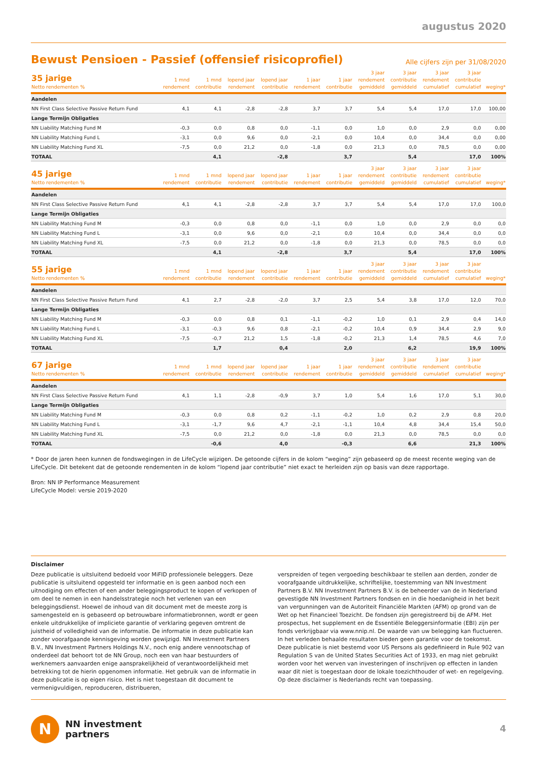augustus 2020
Bewust Pensioen - Passief (offensief risicoprofiel)
Alle cijfers zijn per 31/08/2020
| 35 jarige Netto rendementen % | 1 mnd rendement | 1 mnd contributie | lopend jaar rendement | lopend jaar contributie | 1 jaar rendement | 1 jaar contributie | 3 jaar rendement gemiddeld | 3 jaar contributie gemiddeld | 3 jaar rendement cumulatief | 3 jaar contributie cumulatief | weging* |
| --- | --- | --- | --- | --- | --- | --- | --- | --- | --- | --- | --- |
| Aandelen | | | | | | | | | | | |
| NN First Class Selective Passive Return Fund | 4,1 | 4,1 | -2,8 | -2,8 | 3,7 | 3,7 | 5,4 | 5,4 | 17,0 | 17,0 | 100,00 |
| Lange Termijn Obligaties | | | | | | | | | | | |
| NN Liability Matching Fund M | -0,3 | 0,0 | 0,8 | 0,0 | -1,1 | 0,0 | 1,0 | 0,0 | 2,9 | 0,0 | 0,00 |
| NN Liability Matching Fund L | -3,1 | 0,0 | 9,6 | 0,0 | -2,1 | 0,0 | 10,4 | 0,0 | 34,4 | 0,0 | 0,00 |
| NN Liability Matching Fund XL | -7,5 | 0,0 | 21,2 | 0,0 | -1,8 | 0,0 | 21,3 | 0,0 | 78,5 | 0,0 | 0,00 |
| TOTAAL | | 4,1 | | -2,8 | | 3,7 | | 5,4 | | 17,0 | 100% |
| 45 jarige Netto rendementen % | 1 mnd rendement | 1 mnd contributie | lopend jaar rendement | lopend jaar contributie | 1 jaar rendement | 1 jaar contributie | 3 jaar rendement gemiddeld | 3 jaar contributie gemiddeld | 3 jaar rendement cumulatief | 3 jaar contributie cumulatief | weging* |
| --- | --- | --- | --- | --- | --- | --- | --- | --- | --- | --- | --- |
| Aandelen | | | | | | | | | | | |
| NN First Class Selective Passive Return Fund | 4,1 | 4,1 | -2,8 | -2,8 | 3,7 | 3,7 | 5,4 | 5,4 | 17,0 | 17,0 | 100,0 |
| Lange Termijn Obligaties | | | | | | | | | | | |
| NN Liability Matching Fund M | -0,3 | 0,0 | 0,8 | 0,0 | -1,1 | 0,0 | 1,0 | 0,0 | 2,9 | 0,0 | 0,0 |
| NN Liability Matching Fund L | -3,1 | 0,0 | 9,6 | 0,0 | -2,1 | 0,0 | 10,4 | 0,0 | 34,4 | 0,0 | 0,0 |
| NN Liability Matching Fund XL | -7,5 | 0,0 | 21,2 | 0,0 | -1,8 | 0,0 | 21,3 | 0,0 | 78,5 | 0,0 | 0,0 |
| TOTAAL | | 4,1 | | -2,8 | | 3,7 | | 5,4 | | 17,0 | 100% |
| 55 jarige Netto rendementen % | 1 mnd rendement | 1 mnd contributie | lopend jaar rendement | lopend jaar contributie | 1 jaar rendement | 1 jaar contributie | 3 jaar rendement gemiddeld | 3 jaar contributie gemiddeld | 3 jaar rendement cumulatief | 3 jaar contributie cumulatief | weging* |
| --- | --- | --- | --- | --- | --- | --- | --- | --- | --- | --- | --- |
| Aandelen | | | | | | | | | | | |
| NN First Class Selective Passive Return Fund | 4,1 | 2,7 | -2,8 | -2,0 | 3,7 | 2,5 | 5,4 | 3,8 | 17,0 | 12,0 | 70,0 |
| Lange Termijn Obligaties | | | | | | | | | | | |
| NN Liability Matching Fund M | -0,3 | 0,0 | 0,8 | 0,1 | -1,1 | -0,2 | 1,0 | 0,1 | 2,9 | 0,4 | 14,0 |
| NN Liability Matching Fund L | -3,1 | -0,3 | 9,6 | 0,8 | -2,1 | -0,2 | 10,4 | 0,9 | 34,4 | 2,9 | 9,0 |
| NN Liability Matching Fund XL | -7,5 | -0,7 | 21,2 | 1,5 | -1,8 | -0,2 | 21,3 | 1,4 | 78,5 | 4,6 | 7,0 |
| TOTAAL | | 1,7 | | 0,4 | | 2,0 | | 6,2 | | 19,9 | 100% |
| 67 jarige Netto rendementen % | 1 mnd rendement | 1 mnd contributie | lopend jaar rendement | lopend jaar contributie | 1 jaar rendement | 1 jaar contributie | 3 jaar rendement gemiddeld | 3 jaar contributie gemiddeld | 3 jaar rendement cumulatief | 3 jaar contributie cumulatief | weging* |
| --- | --- | --- | --- | --- | --- | --- | --- | --- | --- | --- | --- |
| Aandelen | | | | | | | | | | | |
| NN First Class Selective Passive Return Fund | 4,1 | 1,1 | -2,8 | -0,9 | 3,7 | 1,0 | 5,4 | 1,6 | 17,0 | 5,1 | 30,0 |
| Lange Termijn Obligaties | | | | | | | | | | | |
| NN Liability Matching Fund M | -0,3 | 0,0 | 0,8 | 0,2 | -1,1 | -0,2 | 1,0 | 0,2 | 2,9 | 0,8 | 20,0 |
| NN Liability Matching Fund L | -3,1 | -1,7 | 9,6 | 4,7 | -2,1 | -1,1 | 10,4 | 4,8 | 34,4 | 15,4 | 50,0 |
| NN Liability Matching Fund XL | -7,5 | 0,0 | 21,2 | 0,0 | -1,8 | 0,0 | 21,3 | 0,0 | 78,5 | 0,0 | 0,0 |
| TOTAAL | | -0,6 | | 4,0 | | -0,3 | | 6,6 | | 21,3 | 100% |
* Door de jaren heen kunnen de fondswegingen in de LifeCycle wijzigen. De getoonde cijfers in de kolom “weging” zijn gebaseerd op de meest recente weging van de LifeCycle. Dit betekent dat de getoonde rendementen in de kolom “lopend jaar contributie” niet exact te herleiden zijn op basis van deze rapportage.
Bron: NN IP Performance Measurement
LifeCycle Model: versie 2019-2020
Disclaimer
Deze publicatie is uitsluitend bedoeld voor MiFID professionele beleggers. Deze publicatie is uitsluitend opgesteld ter informatie en is geen aanbod noch een uitnodiging om effecten of een ander beleggingsproduct te kopen of verkopen of om deel te nemen in een handelsstrategie noch het verlenen van een beleggingsdienst. Hoewel de inhoud van dit document met de meeste zorg is samengesteld en is gebaseerd op betrouwbare informatiebronnen, wordt er geen enkele uitdrukkelijke of impliciete garantie of verklaring gegeven omtrent de juistheid of volledigheid van de informatie. De informatie in deze publicatie kan zonder voorafgaande kennisgeving worden gewijzigd. NN Investment Partners B.V., NN Investment Partners Holdings N.V., noch enig andere vennootschap of onderdeel dat behoort tot de NN Group, noch een van haar bestuurders of werknemers aanvaarden enige aansprakelijkheid of verantwoordelijkheid met betrekking tot de hierin opgenomen informatie. Het gebruik van de informatie in deze publicatie is op eigen risico. Het is niet toegestaan dit document te vermenigvuldigen, reproduceren, distribueren,
verspreiden of tegen vergoeding beschikbaar te stellen aan derden, zonder de voorafgaande uitdrukkelijke, schriftelijke, toestemming van NN Investment Partners B.V. NN Investment Partners B.V. is de beheerder van de in Nederland gevestigde NN Investment Partners fondsen en in die hoedanigheid in het bezit van vergunningen van de Autoriteit Financiële Markten (AFM) op grond van de Wet op het Financieel Toezicht. De fondsen zijn geregistreerd bij de AFM. Het prospectus, het supplement en de Essentiële Beleggersinformatie (EBI) zijn per fonds verkrijgbaar via www.nnip.nl. De waarde van uw belegging kan fluctueren. In het verleden behaalde resultaten bieden geen garantie voor de toekomst. Deze publicatie is niet bestemd voor US Persons als gedefinieerd in Rule 902 van Regulation S van de United States Securities Act of 1933, en mag niet gebruikt worden voor het werven van investeringen of inschrijven op effecten in landen waar dit niet is toegestaan door de lokale toezichthouder of wet- en regelgeving. Op deze disclaimer is Nederlands recht van toepassing.
N
NN investment
partners
4